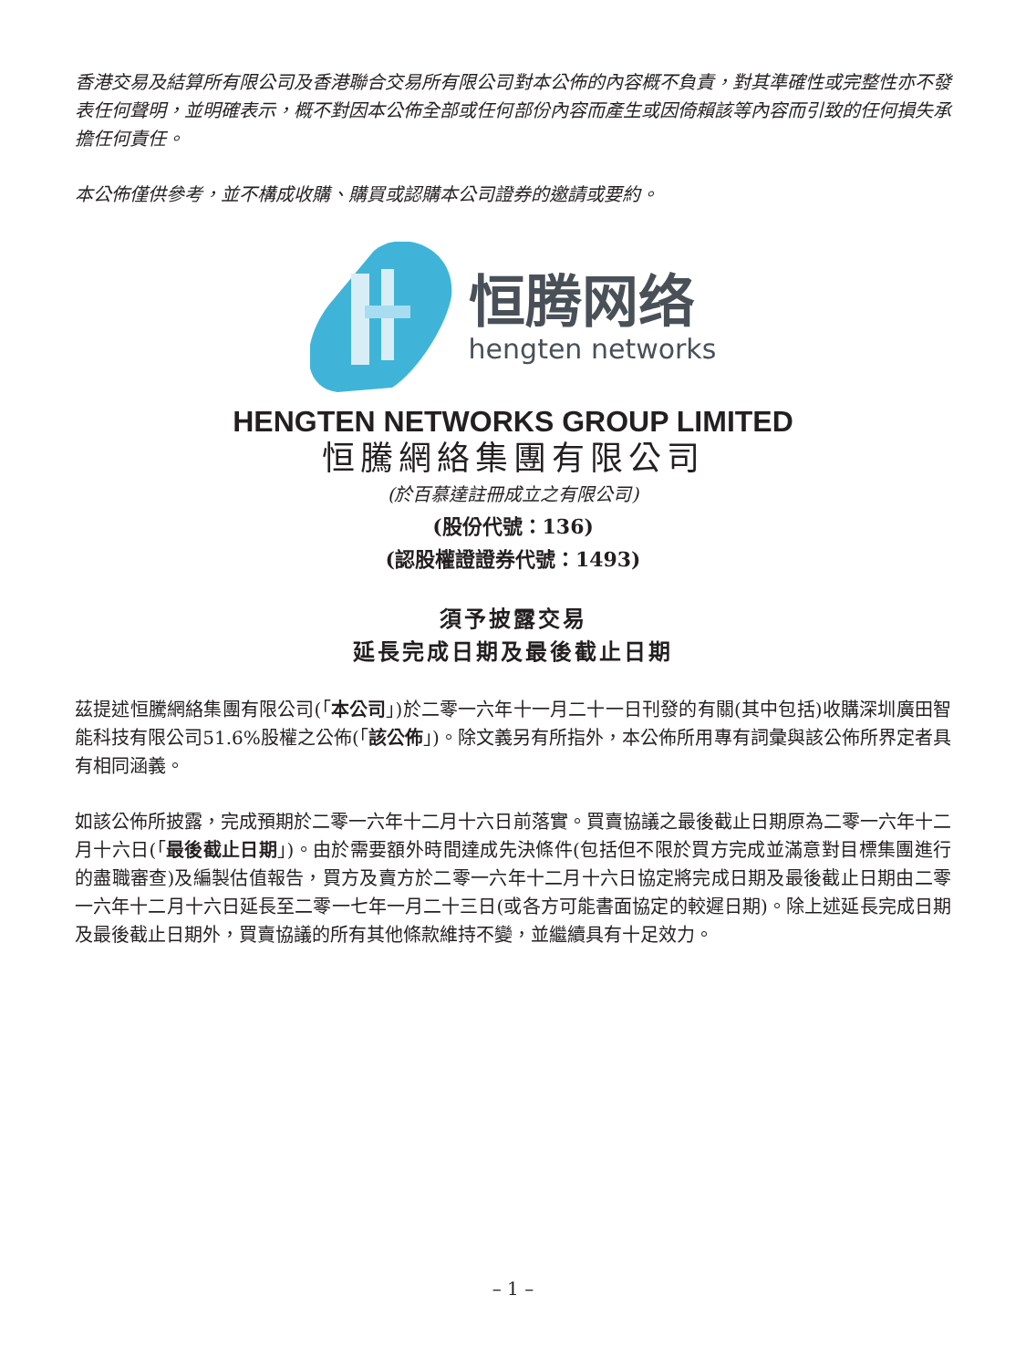香港交易及結算所有限公司及香港聯合交易所有限公司對本公佈的內容概不負責，對其準確性或完整性亦不發表任何聲明，並明確表示，概不對因本公佈全部或任何部份內容而產生或因倚賴該等內容而引致的任何損失承擔任何責任。
本公佈僅供參考，並不構成收購、購買或認購本公司證券的邀請或要約。
恒腾网络
hengten networks
HENGTEN NETWORKS GROUP LIMITED
恒騰網絡集團有限公司
(於百慕達註冊成立之有限公司)
(股份代號：136)
(認股權證證券代號：1493)
須予披露交易
延長完成日期及最後截止日期
茲提述恒騰網絡集團有限公司(「本公司」)於二零一六年十一月二十一日刊發的有關(其中包括)收購深圳廣田智能科技有限公司51.6%股權之公佈(「該公佈」)。除文義另有所指外，本公佈所用專有詞彙與該公佈所界定者具有相同涵義。
如該公佈所披露，完成預期於二零一六年十二月十六日前落實。買賣協議之最後截止日期原為二零一六年十二月十六日(「最後截止日期」)。由於需要額外時間達成先決條件(包括但不限於買方完成並滿意對目標集團進行的盡職審查)及編製估值報告，買方及賣方於二零一六年十二月十六日協定將完成日期及最後截止日期由二零一六年十二月十六日延長至二零一七年一月二十三日(或各方可能書面協定的較遲日期)。除上述延長完成日期及最後截止日期外，買賣協議的所有其他條款維持不變，並繼續具有十足效力。
– 1 –